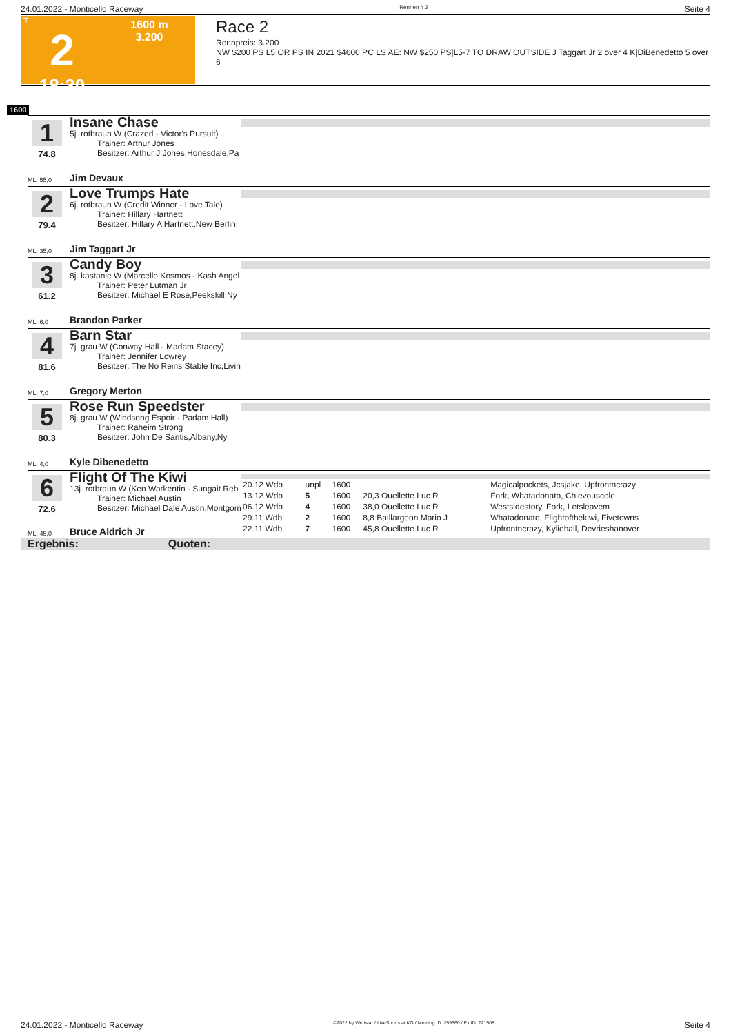24.01.2022 - Monticello Raceway Rennen # 2 Seite 4
T
2
18:30
1600 m
3.200
Race 2
Rennpreis: 3.200
NW $200 PS L5 OR PS IN 2021 $4600 PC LS AE: NW $250 PS|L5-7 TO DRAW OUTSIDE J Taggart Jr 2 over 4 K|DiBenedetto 5 over 6
1600
1
74.8
Insane Chase
5j. rotbraun W (Crazed - Victor's Pursuit)
Trainer: Arthur Jones
Besitzer: Arthur J Jones,Honesdale,Pa
ML: 55,0 Jim Devaux
2
79.4
Love Trumps Hate
6j. rotbraun W (Credit Winner - Love Tale)
Trainer: Hillary Hartnett
Besitzer: Hillary A Hartnett,New Berlin,
ML: 35,0 Jim Taggart Jr
3
61.2
Candy Boy
8j. kastanie W (Marcello Kosmos - Kash Angel
Trainer: Peter Lutman Jr
Besitzer: Michael E Rose,Peekskill,Ny
ML: 6,0 Brandon Parker
4
81.6
Barn Star
7j. grau W (Conway Hall - Madam Stacey)
Trainer: Jennifer Lowrey
Besitzer: The No Reins Stable Inc,Livin
ML: 7,0 Gregory Merton
5
80.3
Rose Run Speedster
8j. grau W (Windsong Espoir - Padam Hall)
Trainer: Raheim Strong
Besitzer: John De Santis,Albany,Ny
ML: 4,0 Kyle Dibenedetto
6
72.6
Flight Of The Kiwi
13j. rotbraun W (Ken Warkentin - Sungait Reb
Trainer: Michael Austin
Besitzer: Michael Dale Austin,Montgom
ML: 45,0 Bruce Aldrich Jr
| 20.12 Wdb | unpl | 1600 | | Magicalpockets, Jcsjake, Upfrontncrazy |
| 13.12 Wdb | 5 | 1600 | 20,3 Ouellette Luc R | Fork, Whatadonato, Chievouscole |
| 06.12 Wdb | 4 | 1600 | 38,0 Ouellette Luc R | Westsidestory, Fork, Letsleavem |
| 29.11 Wdb | 2 | 1600 | 8,8 Baillargeon Mario J | Whatadonato, Flightofthekiwi, Fivetowns |
| 22.11 Wdb | 7 | 1600 | 45,8 Ouellette Luc R | Upfrontncrazy, Kyliehall, Devrieshanover |
Ergebnis: Quoten:
24.01.2022 - Monticello Raceway ©2022 by Wettstar / LiveSports.at KG / Meeting ID: 259360 / ExtID: 221508 Seite 4